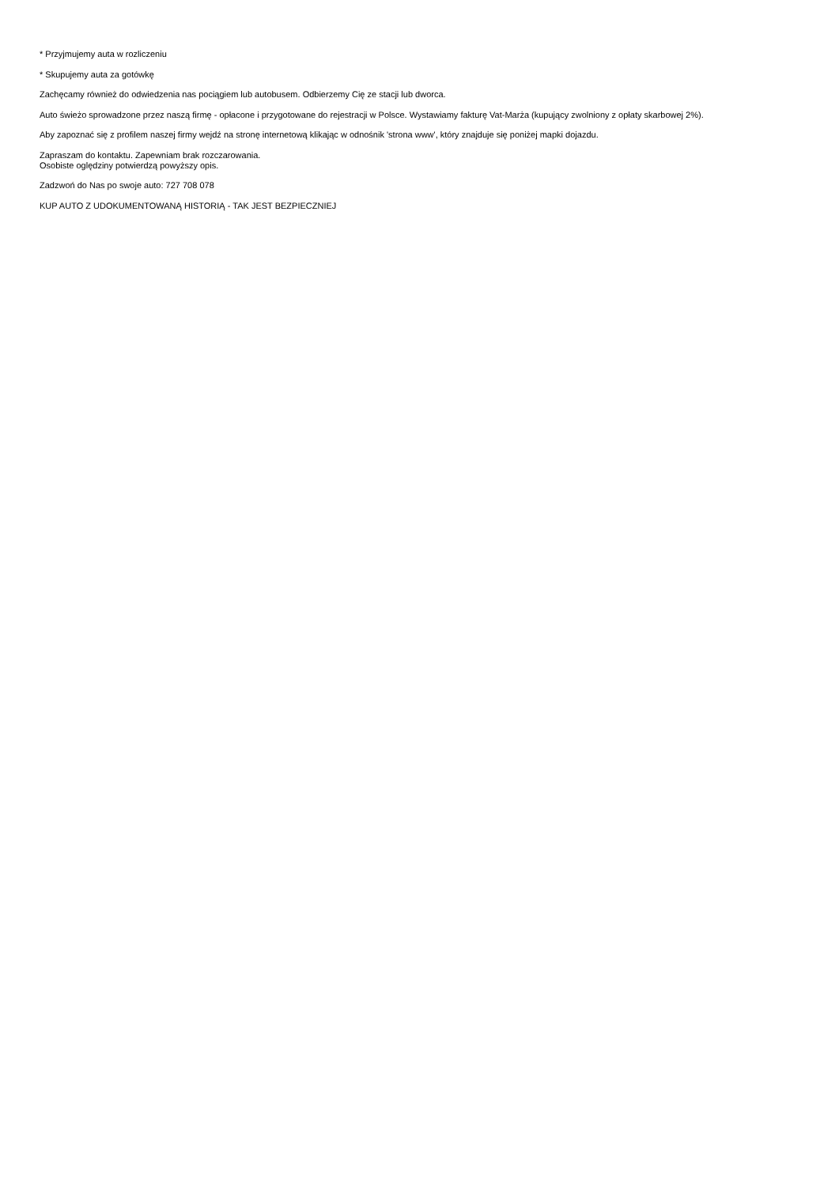* Przyjmujemy auta w rozliczeniu
* Skupujemy auta za gotówkę
Zachęcamy również do odwiedzenia nas pociągiem lub autobusem. Odbierzemy Cię ze stacji lub dworca.
Auto świeżo sprowadzone przez naszą firmę - opłacone i przygotowane do rejestracji w Polsce. Wystawiamy fakturę Vat-Marża (kupujący zwolniony z opłaty skarbowej 2%).
Aby zapoznać się z profilem naszej firmy wejdź na stronę internetową klikając w odnośnik 'strona www', który znajduje się poniżej mapki dojazdu.
Zapraszam do kontaktu. Zapewniam brak rozczarowania.
Osobiste oględziny potwierdzą powyższy opis.
Zadzwoń do Nas po swoje auto: 727 708 078
KUP AUTO Z UDOKUMENTOWANĄ HISTORIĄ - TAK JEST BEZPIECZNIEJ